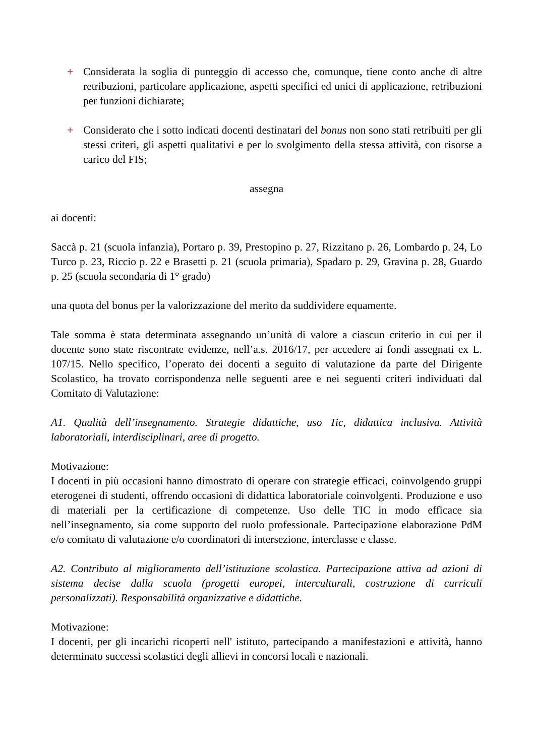+ Considerata la soglia di punteggio di accesso che, comunque, tiene conto anche di altre retribuzioni, particolare applicazione, aspetti specifici ed unici di applicazione, retribuzioni per funzioni dichiarate;
+ Considerato che i sotto indicati docenti destinatari del bonus non sono stati retribuiti per gli stessi criteri, gli aspetti qualitativi e per lo svolgimento della stessa attività, con risorse a carico del FIS;
assegna
ai docenti:
Saccà p. 21 (scuola infanzia), Portaro p. 39, Prestopino p. 27, Rizzitano p. 26, Lombardo p. 24, Lo Turco p. 23, Riccio p. 22 e Brasetti p. 21 (scuola primaria), Spadaro p. 29, Gravina p. 28, Guardo p. 25 (scuola secondaria di 1° grado)
una quota del bonus per la valorizzazione del merito da suddividere equamente.
Tale somma è stata determinata assegnando un’unità di valore a ciascun criterio in cui per il docente sono state riscontrate evidenze, nell’a.s. 2016/17, per accedere ai fondi assegnati ex L. 107/15. Nello specifico, l’operato dei docenti a seguito di valutazione da parte del Dirigente Scolastico, ha trovato corrispondenza nelle seguenti aree e nei seguenti criteri individuati dal Comitato di Valutazione:
A1. Qualità dell’insegnamento. Strategie didattiche, uso Tic, didattica inclusiva. Attività laboratoriali, interdisciplinari, aree di progetto.
Motivazione:
I docenti in più occasioni hanno dimostrato di operare con strategie efficaci, coinvolgendo gruppi eterogenei di studenti, offrendo occasioni di didattica laboratoriale coinvolgenti. Produzione e uso di materiali per la certificazione di competenze. Uso delle TIC in modo efficace sia nell’insegnamento, sia come supporto del ruolo professionale. Partecipazione elaborazione PdM e/o comitato di valutazione e/o coordinatori di intersezione, interclasse e classe.
A2. Contributo al miglioramento dell’istituzione scolastica. Partecipazione attiva ad azioni di sistema decise dalla scuola (progetti europei, interculturali, costruzione di curriculi personalizzati). Responsabilità organizzative e didattiche.
Motivazione:
I docenti, per gli incarichi ricoperti nell' istituto, partecipando a manifestazioni e attività, hanno determinato successi scolastici degli allievi in concorsi locali e nazionali.